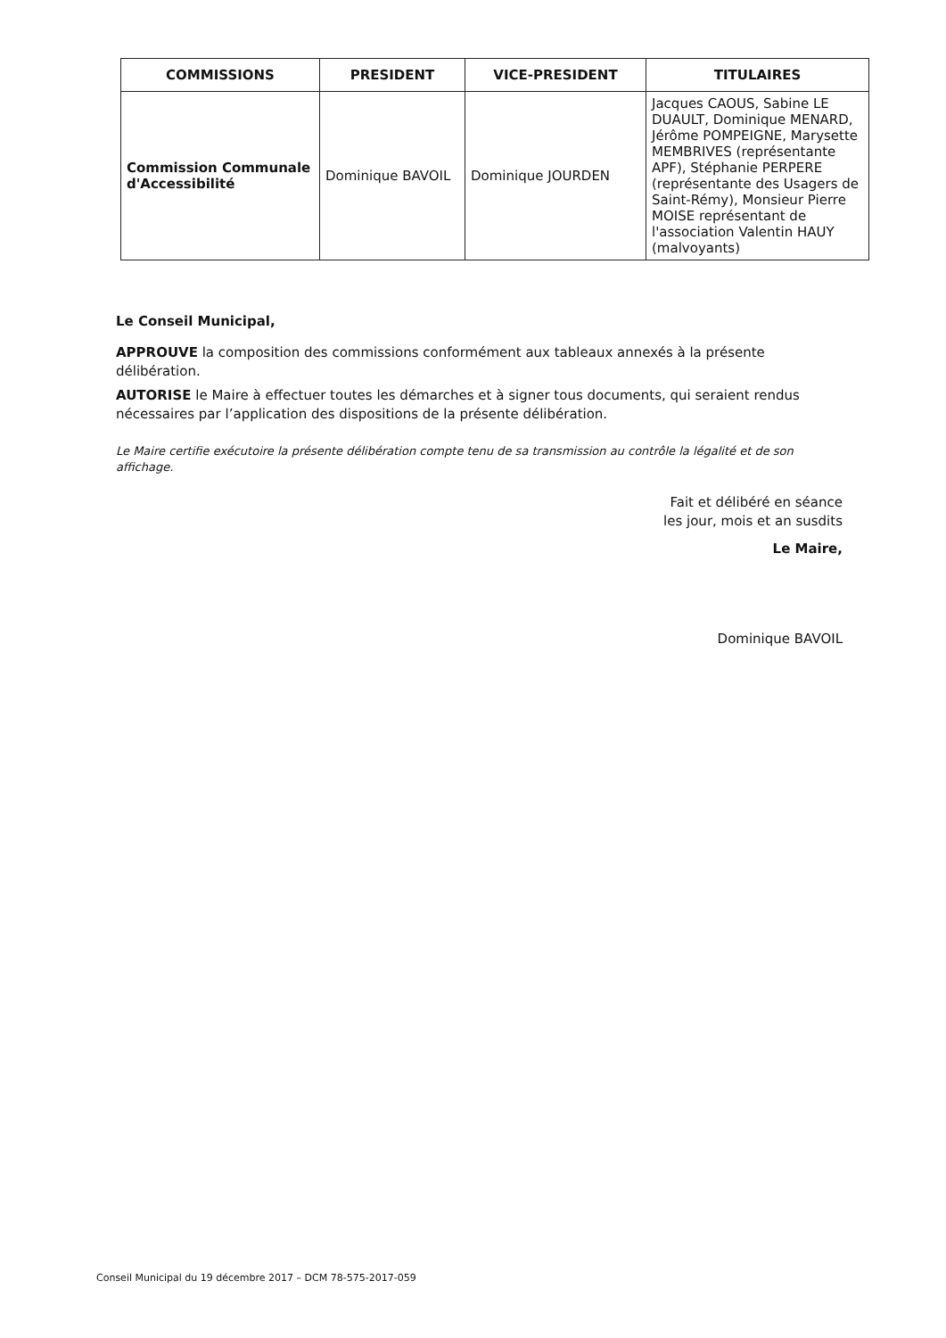| COMMISSIONS | PRESIDENT | VICE-PRESIDENT | TITULAIRES |
| --- | --- | --- | --- |
| Commission Communale d'Accessibilité | Dominique BAVOIL | Dominique JOURDEN | Jacques CAOUS, Sabine LE DUAULT, Dominique MENARD, Jérôme POMPEIGNE, Marysette MEMBRIVES (représentante APF), Stéphanie PERPERE (représentante des Usagers de Saint-Rémy), Monsieur Pierre MOISE représentant de l'association Valentin HAUY (malvoyants) |
Le Conseil Municipal,
APPROUVE la composition des commissions conformément aux tableaux annexés à la présente délibération.
AUTORISE le Maire à effectuer toutes les démarches et à signer tous documents, qui seraient rendus nécessaires par l’application des dispositions de la présente délibération.
Le Maire certifie exécutoire la présente délibération compte tenu de sa transmission au contrôle la légalité et de son affichage.
Fait et délibéré en séance
les jour, mois et an susdits
Le Maire,
Dominique BAVOIL
Conseil Municipal du 19 décembre 2017 – DCM 78-575-2017-059